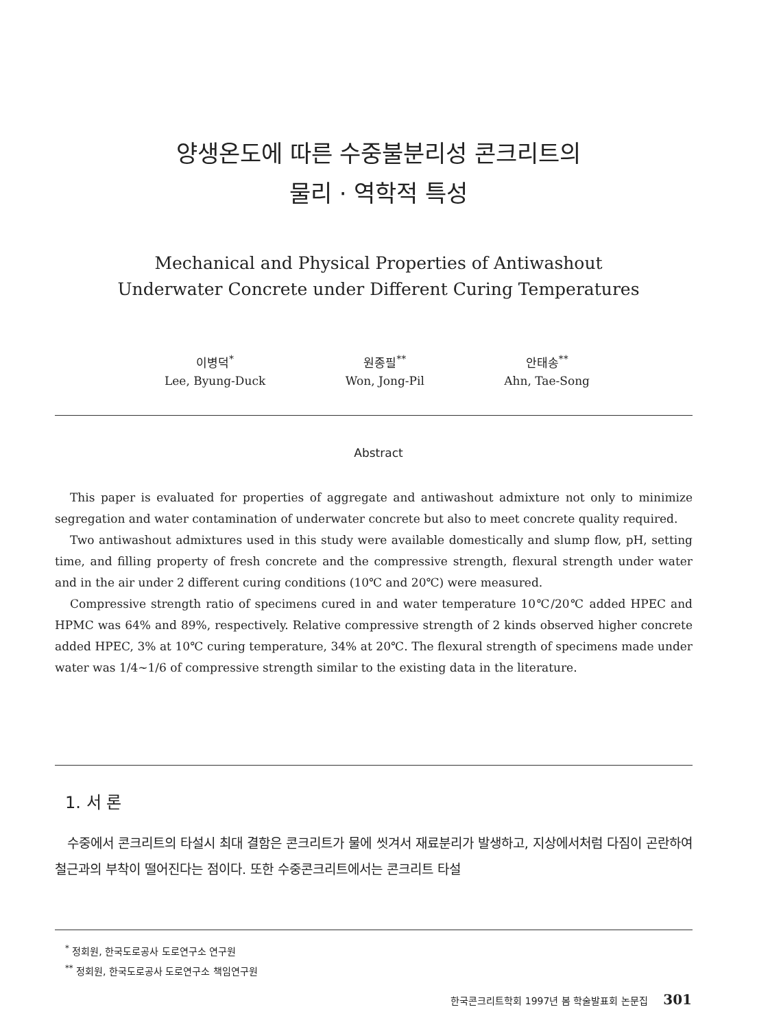양생온도에 따른 수중불분리성 콘크리트의
물리 · 역학적 특성
Mechanical and Physical Properties of Antiwashout
Underwater Concrete under Different Curing Temperatures
이병덕<sup>*</sup>
Lee, Byung-Duck
원종필<sup>**</sup>
Won, Jong-Pil
안태송<sup>**</sup>
Ahn, Tae-Song
Abstract
This paper is evaluated for properties of aggregate and antiwashout admixture not only to minimize segregation and water contamination of underwater concrete but also to meet concrete quality required.
Two antiwashout admixtures used in this study were available domestically and slump flow, pH, setting time, and filling property of fresh concrete and the compressive strength, flexural strength under water and in the air under 2 different curing conditions (10℃ and 20℃) were measured.
Compressive strength ratio of specimens cured in and water temperature 10℃/20℃ added HPEC and HPMC was 64% and 89%, respectively. Relative compressive strength of 2 kinds observed higher concrete added HPEC, 3% at 10℃ curing temperature, 34% at 20℃. The flexural strength of specimens made under water was 1/4~1/6 of compressive strength similar to the existing data in the literature.
1. 서 론
수중에서 콘크리트의 타설시 최대 결함은 콘크리트가 물에 씻겨서 재료분리가 발생하고, 지상에서처럼 다짐이 곤란하여 철근과의 부착이 떨어진다는 점이다. 또한 수중콘크리트에서는 콘크리트 타설
<sup>*</sup> 정회원, 한국도로공사 도로연구소 연구원
<sup>**</sup> 정회원, 한국도로공사 도로연구소 책임연구원
한국콘크리트학회 1997년 봄 학술발표회 논문집 301